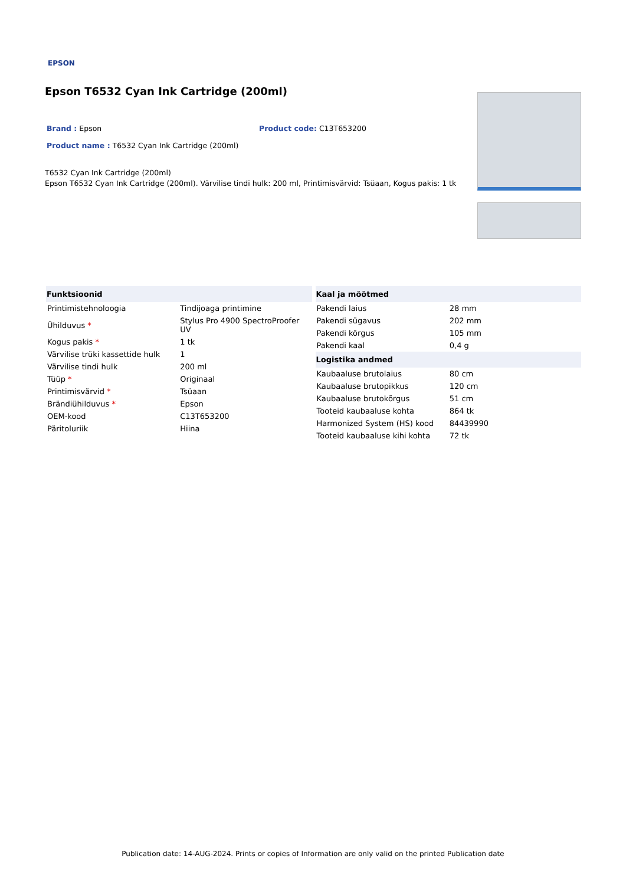EPSON
Epson T6532 Cyan Ink Cartridge (200ml)
Brand : Epson Product code: C13T653200
Product name : T6532 Cyan Ink Cartridge (200ml)
T6532 Cyan Ink Cartridge (200ml)
Epson T6532 Cyan Ink Cartridge (200ml). Värvilise tindi hulk: 200 ml, Printimisvärvid: Tsüaan, Kogus pakis: 1 tk
| Funktsioonid | |
| --- | --- |
| Printimistehnoloogia | Tindijoaga printimine |
| Ühilduvus * | Stylus Pro 4900 SpectroProofer UV |
| Kogus pakis * | 1 tk |
| Värvilise trüki kassettide hulk | 1 |
| Värvilise tindi hulk | 200 ml |
| Tüüp * | Originaal |
| Printimisvärvid * | Tsüaan |
| Brändiühilduvus * | Epson |
| OEM-kood | C13T653200 |
| Päritoluriik | Hiina |
| Kaal ja mõõtmed | |
| --- | --- |
| Pakendi laius | 28 mm |
| Pakendi sügavus | 202 mm |
| Pakendi kõrgus | 105 mm |
| Pakendi kaal | 0,4 g |
| Logistika andmed | |
| Kaubaaluse brutolaius | 80 cm |
| Kaubaaluse brutopikkus | 120 cm |
| Kaubaaluse brutokõrgus | 51 cm |
| Tooteid kaubaaluse kohta | 864 tk |
| Harmonized System (HS) kood | 84439990 |
| Tooteid kaubaaluse kihi kohta | 72 tk |
Publication date: 14-AUG-2024. Prints or copies of Information are only valid on the printed Publication date